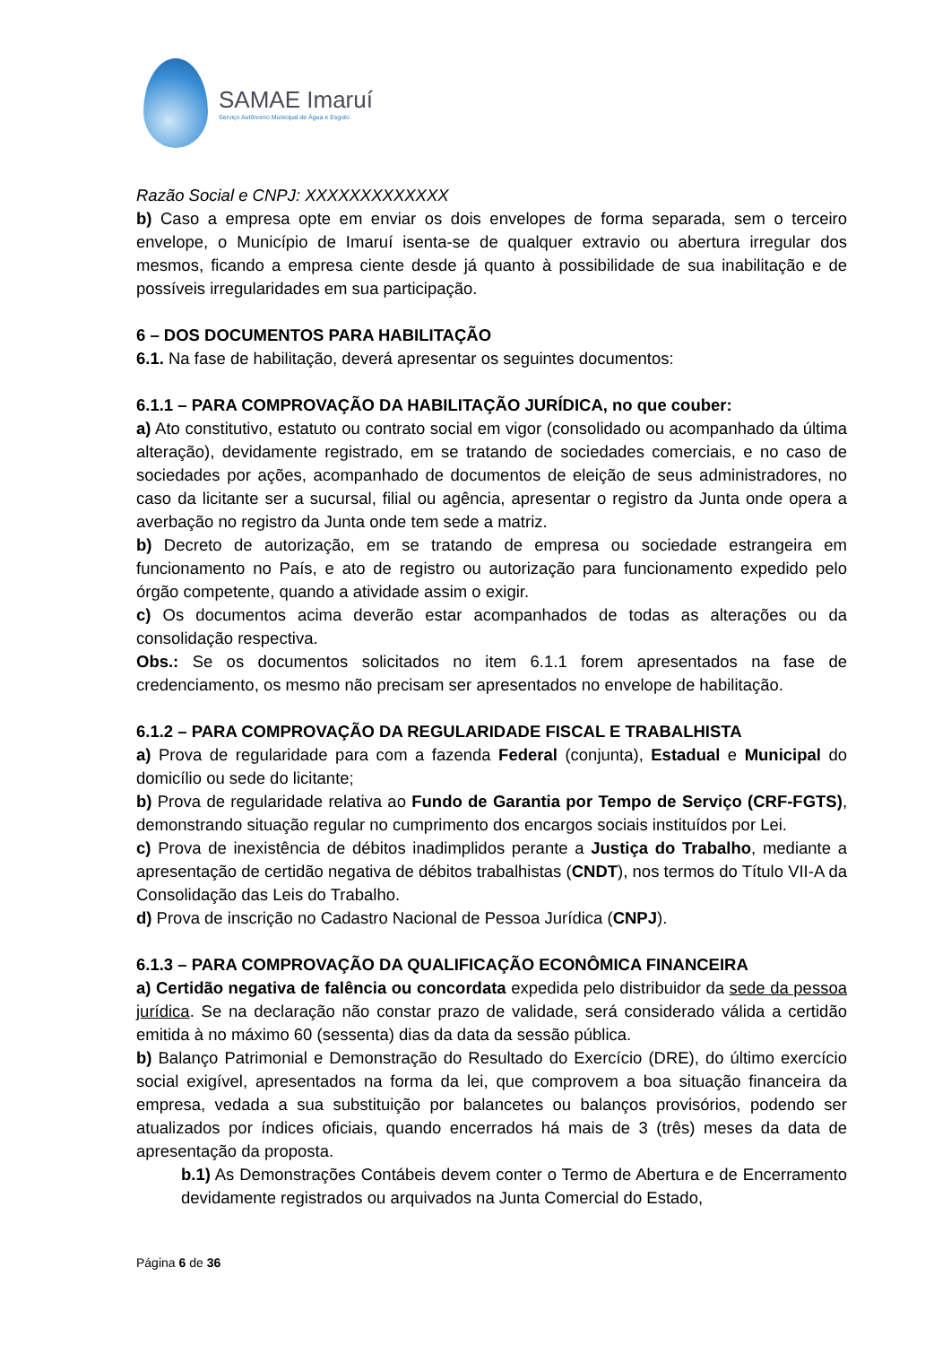SAMAE Imaruí
Serviço Autônomo Municipal de Água e Esgoto
Razão Social e CNPJ: XXXXXXXXXXXXX
b) Caso a empresa opte em enviar os dois envelopes de forma separada, sem o terceiro envelope, o Município de Imaruí isenta-se de qualquer extravio ou abertura irregular dos mesmos, ficando a empresa ciente desde já quanto à possibilidade de sua inabilitação e de possíveis irregularidades em sua participação.
6 – DOS DOCUMENTOS PARA HABILITAÇÃO
6.1. Na fase de habilitação, deverá apresentar os seguintes documentos:
6.1.1 – PARA COMPROVAÇÃO DA HABILITAÇÃO JURÍDICA, no que couber:
a) Ato constitutivo, estatuto ou contrato social em vigor (consolidado ou acompanhado da última alteração), devidamente registrado, em se tratando de sociedades comerciais, e no caso de sociedades por ações, acompanhado de documentos de eleição de seus administradores, no caso da licitante ser a sucursal, filial ou agência, apresentar o registro da Junta onde opera a averbação no registro da Junta onde tem sede a matriz.
b) Decreto de autorização, em se tratando de empresa ou sociedade estrangeira em funcionamento no País, e ato de registro ou autorização para funcionamento expedido pelo órgão competente, quando a atividade assim o exigir.
c) Os documentos acima deverão estar acompanhados de todas as alterações ou da consolidação respectiva.
Obs.: Se os documentos solicitados no item 6.1.1 forem apresentados na fase de credenciamento, os mesmo não precisam ser apresentados no envelope de habilitação.
6.1.2 – PARA COMPROVAÇÃO DA REGULARIDADE FISCAL E TRABALHISTA
a) Prova de regularidade para com a fazenda Federal (conjunta), Estadual e Municipal do domicílio ou sede do licitante;
b) Prova de regularidade relativa ao Fundo de Garantia por Tempo de Serviço (CRF-FGTS), demonstrando situação regular no cumprimento dos encargos sociais instituídos por Lei.
c) Prova de inexistência de débitos inadimplidos perante a Justiça do Trabalho, mediante a apresentação de certidão negativa de débitos trabalhistas (CNDT), nos termos do Título VII-A da Consolidação das Leis do Trabalho.
d) Prova de inscrição no Cadastro Nacional de Pessoa Jurídica (CNPJ).
6.1.3 – PARA COMPROVAÇÃO DA QUALIFICAÇÃO ECONÔMICA FINANCEIRA
a) Certidão negativa de falência ou concordata expedida pelo distribuidor da sede da pessoa jurídica. Se na declaração não constar prazo de validade, será considerado válida a certidão emitida à no máximo 60 (sessenta) dias da data da sessão pública.
b) Balanço Patrimonial e Demonstração do Resultado do Exercício (DRE), do último exercício social exigível, apresentados na forma da lei, que comprovem a boa situação financeira da empresa, vedada a sua substituição por balancetes ou balanços provisórios, podendo ser atualizados por índices oficiais, quando encerrados há mais de 3 (três) meses da data de apresentação da proposta.
b.1) As Demonstrações Contábeis devem conter o Termo de Abertura e de Encerramento devidamente registrados ou arquivados na Junta Comercial do Estado,
Página 6 de 36